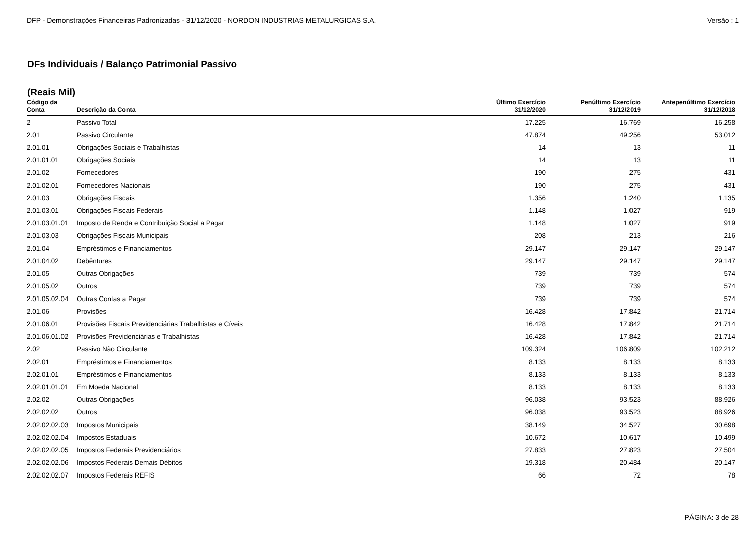DFP - Demonstrações Financeiras Padronizadas - 31/12/2020 - NORDON INDUSTRIAS METALURGICAS S.A. Versão : 1
DFs Individuais / Balanço Patrimonial Passivo
(Reais Mil)
| Código da Conta | Descrição da Conta | Último Exercício 31/12/2020 | Penúltimo Exercício 31/12/2019 | Antepenúltimo Exercício 31/12/2018 |
| --- | --- | --- | --- | --- |
| 2 | Passivo Total | 17.225 | 16.769 | 16.258 |
| 2.01 | Passivo Circulante | 47.874 | 49.256 | 53.012 |
| 2.01.01 | Obrigações Sociais e Trabalhistas | 14 | 13 | 11 |
| 2.01.01.01 | Obrigações Sociais | 14 | 13 | 11 |
| 2.01.02 | Fornecedores | 190 | 275 | 431 |
| 2.01.02.01 | Fornecedores Nacionais | 190 | 275 | 431 |
| 2.01.03 | Obrigações Fiscais | 1.356 | 1.240 | 1.135 |
| 2.01.03.01 | Obrigações Fiscais Federais | 1.148 | 1.027 | 919 |
| 2.01.03.01.01 | Imposto de Renda e Contribuição Social a Pagar | 1.148 | 1.027 | 919 |
| 2.01.03.03 | Obrigações Fiscais Municipais | 208 | 213 | 216 |
| 2.01.04 | Empréstimos e Financiamentos | 29.147 | 29.147 | 29.147 |
| 2.01.04.02 | Debêntures | 29.147 | 29.147 | 29.147 |
| 2.01.05 | Outras Obrigações | 739 | 739 | 574 |
| 2.01.05.02 | Outros | 739 | 739 | 574 |
| 2.01.05.02.04 | Outras Contas a Pagar | 739 | 739 | 574 |
| 2.01.06 | Provisões | 16.428 | 17.842 | 21.714 |
| 2.01.06.01 | Provisões Fiscais Previdenciárias Trabalhistas e Cíveis | 16.428 | 17.842 | 21.714 |
| 2.01.06.01.02 | Provisões Previdenciárias e Trabalhistas | 16.428 | 17.842 | 21.714 |
| 2.02 | Passivo Não Circulante | 109.324 | 106.809 | 102.212 |
| 2.02.01 | Empréstimos e Financiamentos | 8.133 | 8.133 | 8.133 |
| 2.02.01.01 | Empréstimos e Financiamentos | 8.133 | 8.133 | 8.133 |
| 2.02.01.01.01 | Em Moeda Nacional | 8.133 | 8.133 | 8.133 |
| 2.02.02 | Outras Obrigações | 96.038 | 93.523 | 88.926 |
| 2.02.02.02 | Outros | 96.038 | 93.523 | 88.926 |
| 2.02.02.02.03 | Impostos Municipais | 38.149 | 34.527 | 30.698 |
| 2.02.02.02.04 | Impostos Estaduais | 10.672 | 10.617 | 10.499 |
| 2.02.02.02.05 | Impostos Federais Previdenciários | 27.833 | 27.823 | 27.504 |
| 2.02.02.02.06 | Impostos Federais Demais Débitos | 19.318 | 20.484 | 20.147 |
| 2.02.02.02.07 | Impostos Federais REFIS | 66 | 72 | 78 |
PÁGINA: 3 de 28